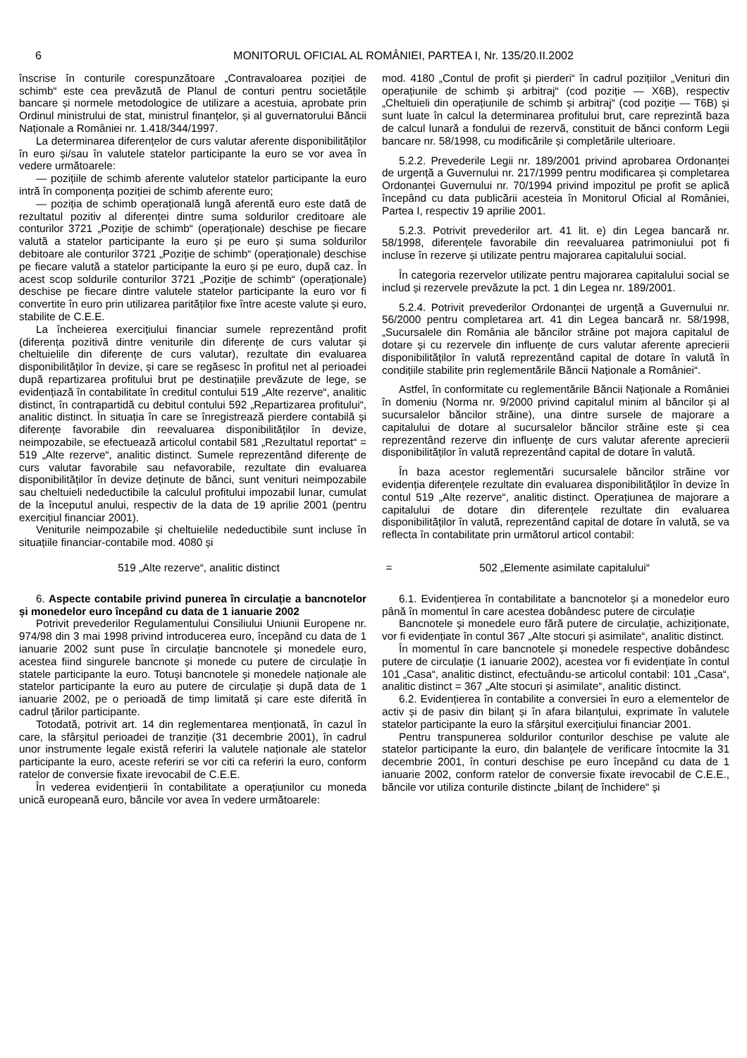6 MONITORUL OFICIAL AL ROMÂNIEI, PARTEA I, Nr. 135/20.II.2002
înscrise în conturile corespunzătoare „Contravaloarea poziției de schimb“ este cea prevăzută de Planul de conturi pentru societățile bancare și normele metodologice de utilizare a acestuia, aprobate prin Ordinul ministrului de stat, ministrul finanțelor, și al guvernatorului Băncii Naționale a României nr. 1.418/344/1997.
La determinarea diferențelor de curs valutar aferente disponibilităților în euro și/sau în valutele statelor participante la euro se vor avea în vedere următoarele:
— pozițiile de schimb aferente valutelor statelor participante la euro intră în componența poziției de schimb aferente euro;
— poziția de schimb operațională lungă aferentă euro este dată de rezultatul pozitiv al diferenței dintre suma soldurilor creditoare ale conturilor 3721 „Poziție de schimb“ (operaționale) deschise pe fiecare valută a statelor participante la euro și pe euro și suma soldurilor debitoare ale conturilor 3721 „Poziție de schimb“ (operaționale) deschise pe fiecare valută a statelor participante la euro și pe euro, după caz. În acest scop soldurile conturilor 3721 „Poziție de schimb“ (operaționale) deschise pe fiecare dintre valutele statelor participante la euro vor fi convertite în euro prin utilizarea parităților fixe între aceste valute și euro, stabilite de C.E.E.
La încheierea exercițiului financiar sumele reprezentând profit (diferența pozitivă dintre veniturile din diferențe de curs valutar și cheltuielile din diferențe de curs valutar), rezultate din evaluarea disponibilităților în devize, și care se regăsesc în profitul net al perioadei după repartizarea profitului brut pe destinațiile prevăzute de lege, se evidențiază în contabilitate în creditul contului 519 „Alte rezerve“, analitic distinct, în contrapartidă cu debitul contului 592 „Repartizarea profitului“, analitic distinct. În situația în care se înregistrează pierdere contabilă și diferențe favorabile din reevaluarea disponibilităților în devize, neimpozabile, se efectuează articolul contabil 581 „Rezultatul reportat“ = 519 „Alte rezerve“, analitic distinct. Sumele reprezentând diferențe de curs valutar favorabile sau nefavorabile, rezultate din evaluarea disponibilităților în devize deținute de bănci, sunt venituri neimpozabile sau cheltuieli nedeductibile la calculul profitului impozabil lunar, cumulat de la începutul anului, respectiv de la data de 19 aprilie 2001 (pentru exercițiul financiar 2001).
Veniturile neimpozabile și cheltuielile nedeductibile sunt incluse în situațiile financiar-contabile mod. 4080 și
mod. 4180 „Contul de profit și pierderi“ în cadrul pozițiilor „Venituri din operațiunile de schimb și arbitraj“ (cod poziție — X6B), respectiv „Cheltuieli din operațiunile de schimb și arbitraj“ (cod poziție — T6B) și sunt luate în calcul la determinarea profitului brut, care reprezintă baza de calcul lunară a fondului de rezervă, constituit de bănci conform Legii bancare nr. 58/1998, cu modificările și completările ulterioare.
5.2.2. Prevederile Legii nr. 189/2001 privind aprobarea Ordonanței de urgență a Guvernului nr. 217/1999 pentru modificarea și completarea Ordonanței Guvernului nr. 70/1994 privind impozitul pe profit se aplică începând cu data publicării acesteia în Monitorul Oficial al României, Partea I, respectiv 19 aprilie 2001.
5.2.3. Potrivit prevederilor art. 41 lit. e) din Legea bancară nr. 58/1998, diferențele favorabile din reevaluarea patrimoniului pot fi incluse în rezerve și utilizate pentru majorarea capitalului social.
În categoria rezervelor utilizate pentru majorarea capitalului social se includ și rezervele prevăzute la pct. 1 din Legea nr. 189/2001.
5.2.4. Potrivit prevederilor Ordonanței de urgență a Guvernului nr. 56/2000 pentru completarea art. 41 din Legea bancară nr. 58/1998, „Sucursalele din România ale băncilor străine pot majora capitalul de dotare și cu rezervele din influențe de curs valutar aferente aprecierii disponibilităților în valută reprezentând capital de dotare în valută în condițiile stabilite prin reglementările Băncii Naționale a României“.
Astfel, în conformitate cu reglementările Băncii Naționale a României în domeniu (Norma nr. 9/2000 privind capitalul minim al băncilor și al sucursalelor băncilor străine), una dintre sursele de majorare a capitalului de dotare al sucursalelor băncilor străine este și cea reprezentând rezerve din influențe de curs valutar aferente aprecierii disponibilităților în valută reprezentând capital de dotare în valută.
În baza acestor reglementări sucursalele băncilor străine vor evidenția diferențele rezultate din evaluarea disponibilităților în devize în contul 519 „Alte rezerve“, analitic distinct. Operațiunea de majorare a capitalului de dotare din diferențele rezultate din evaluarea disponibilităților în valută, reprezentând capital de dotare în valută, se va reflecta în contabilitate prin următorul articol contabil:
519 „Alte rezerve“, analitic distinct = 502 „Elemente asimilate capitalului“
6. Aspecte contabile privind punerea în circulație a bancnotelor și monedelor euro începând cu data de 1 ianuarie 2002
Potrivit prevederilor Regulamentului Consiliului Uniunii Europene nr. 974/98 din 3 mai 1998 privind introducerea euro, începând cu data de 1 ianuarie 2002 sunt puse în circulație bancnotele și monedele euro, acestea fiind singurele bancnote și monede cu putere de circulație în statele participante la euro. Totuși bancnotele și monedele naționale ale statelor participante la euro au putere de circulație și după data de 1 ianuarie 2002, pe o perioadă de timp limitată și care este diferită în cadrul țărilor participante.
Totodată, potrivit art. 14 din reglementarea menționată, în cazul în care, la sfârșitul perioadei de tranziție (31 decembrie 2001), în cadrul unor instrumente legale există referiri la valutele naționale ale statelor participante la euro, aceste referiri se vor citi ca referiri la euro, conform ratelor de conversie fixate irevocabil de C.E.E.
În vederea evidențierii în contabilitate a operațiunilor cu moneda unică europeană euro, băncile vor avea în vedere următoarele:
6.1. Evidențierea în contabilitate a bancnotelor și a monedelor euro până în momentul în care acestea dobândesc putere de circulație
Bancnotele și monedele euro fără putere de circulație, achiziționate, vor fi evidențiate în contul 367 „Alte stocuri și asimilate“, analitic distinct.
În momentul în care bancnotele și monedele respective dobândesc putere de circulație (1 ianuarie 2002), acestea vor fi evidențiate în contul 101 „Casa“, analitic distinct, efectuându-se articolul contabil: 101 „Casa“, analitic distinct = 367 „Alte stocuri și asimilate“, analitic distinct.
6.2. Evidențierea în contabilite a conversiei în euro a elementelor de activ și de pasiv din bilanț și în afara bilanțului, exprimate în valutele statelor participante la euro la sfârșitul exercițiului financiar 2001.
Pentru transpunerea soldurilor conturilor deschise pe valute ale statelor participante la euro, din balanțele de verificare întocmite la 31 decembrie 2001, în conturi deschise pe euro începând cu data de 1 ianuarie 2002, conform ratelor de conversie fixate irevocabil de C.E.E., băncile vor utiliza conturile distincte „bilanț de închidere“ și